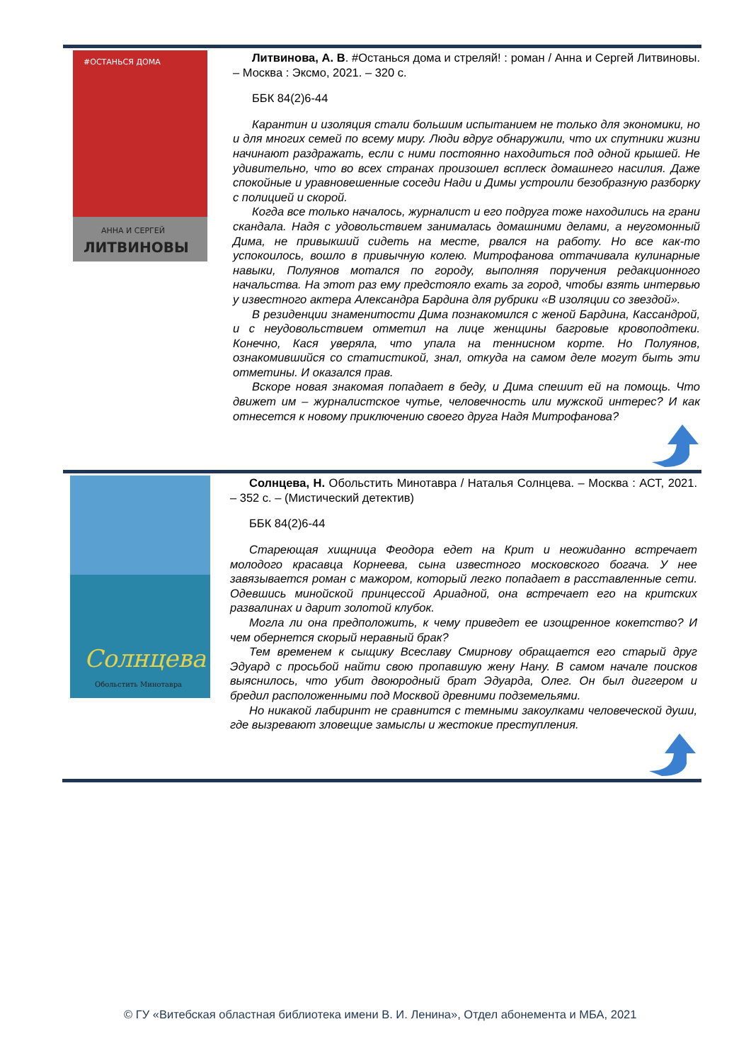#ОСТАНЬСЯ ДОМА
АННА И СЕРГЕЙ
ЛИТВИНОВЫ
Литвинова, А. В. #Останься дома и стреляй! : роман / Анна и Сергей Литвиновы. – Москва : Эксмо, 2021. – 320 с.
ББК 84(2)6-44
Карантин и изоляция стали большим испытанием не только для экономики, но и для многих семей по всему миру. Люди вдруг обнаружили, что их спутники жизни начинают раздражать, если с ними постоянно находиться под одной крышей. Не удивительно, что во всех странах произошел всплеск домашнего насилия. Даже спокойные и уравновешенные соседи Нади и Димы устроили безобразную разборку с полицией и скорой.
Когда все только началось, журналист и его подруга тоже находились на грани скандала. Надя с удовольствием занималась домашними делами, а неугомонный Дима, не привыкший сидеть на месте, рвался на работу. Но все как-то успокоилось, вошло в привычную колею. Митрофанова оттачивала кулинарные навыки, Полуянов мотался по городу, выполняя поручения редакционного начальства. На этот раз ему предстояло ехать за город, чтобы взять интервью у известного актера Александра Бардина для рубрики «В изоляции со звездой».
В резиденции знаменитости Дима познакомился с женой Бардина, Кассандрой, и с неудовольствием отметил на лице женщины багровые кровоподтеки. Конечно, Кася уверяла, что упала на теннисном корте. Но Полуянов, ознакомившийся со статистикой, знал, откуда на самом деле могут быть эти отметины. И оказался прав.
Вскоре новая знакомая попадает в беду, и Дима спешит ей на помощь. Что движет им – журналистское чутье, человечность или мужской интерес? И как отнесется к новому приключению своего друга Надя Митрофанова?
Солнцева
Обольстить Минотавра
Солнцева, Н. Обольстить Минотавра / Наталья Солнцева. – Москва : АСТ, 2021. – 352 с. – (Мистический детектив)
ББК 84(2)6-44
Стареющая хищница Феодора едет на Крит и неожиданно встречает молодого красавца Корнеева, сына известного московского богача. У нее завязывается роман с мажором, который легко попадает в расставленные сети. Одевшись минойской принцессой Ариадной, она встречает его на критских развалинах и дарит золотой клубок.
Могла ли она предположить, к чему приведет ее изощренное кокетство? И чем обернется скорый неравный брак?
Тем временем к сыщику Всеславу Смирнову обращается его старый друг Эдуард с просьбой найти свою пропавшую жену Нану. В самом начале поисков выяснилось, что убит двоюродный брат Эдуарда, Олег. Он был диггером и бредил расположенными под Москвой древними подземельями.
Но никакой лабиринт не сравнится с темными закоулками человеческой души, где вызревают зловещие замыслы и жестокие преступления.
© ГУ «Витебская областная библиотека имени В. И. Ленина», Отдел абонемента и МБА, 2021